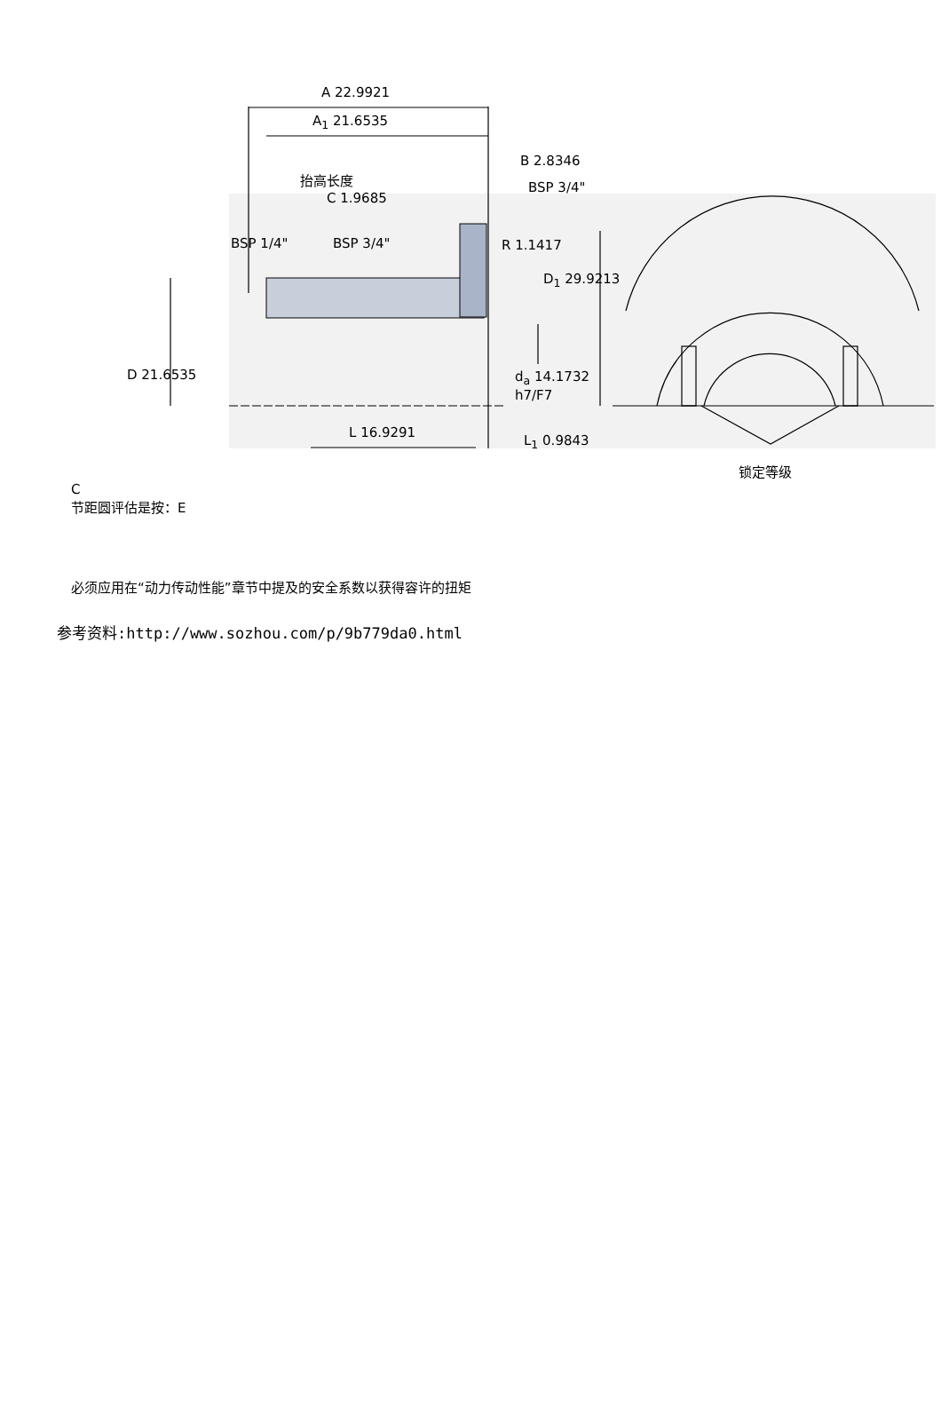A 22.9921
A<sub>1</sub> 21.6535
B 2.8346
抬高长度
BSP 3/4"
C 1.9685
BSP 1/4" BSP 3/4" R 1.1417
D<sub>1</sub> 29.9213
D 21.6535
d<sub>a</sub> 14.1732
h7/F7
L 16.9291
L<sub>1</sub> 0.9843
锁定等级
C
节距圆评估是按：E
必须应用在“动力传动性能”章节中提及的安全系数以获得容许的扭矩
参考资料:http://www.sozhou.com/p/9b779da0.html